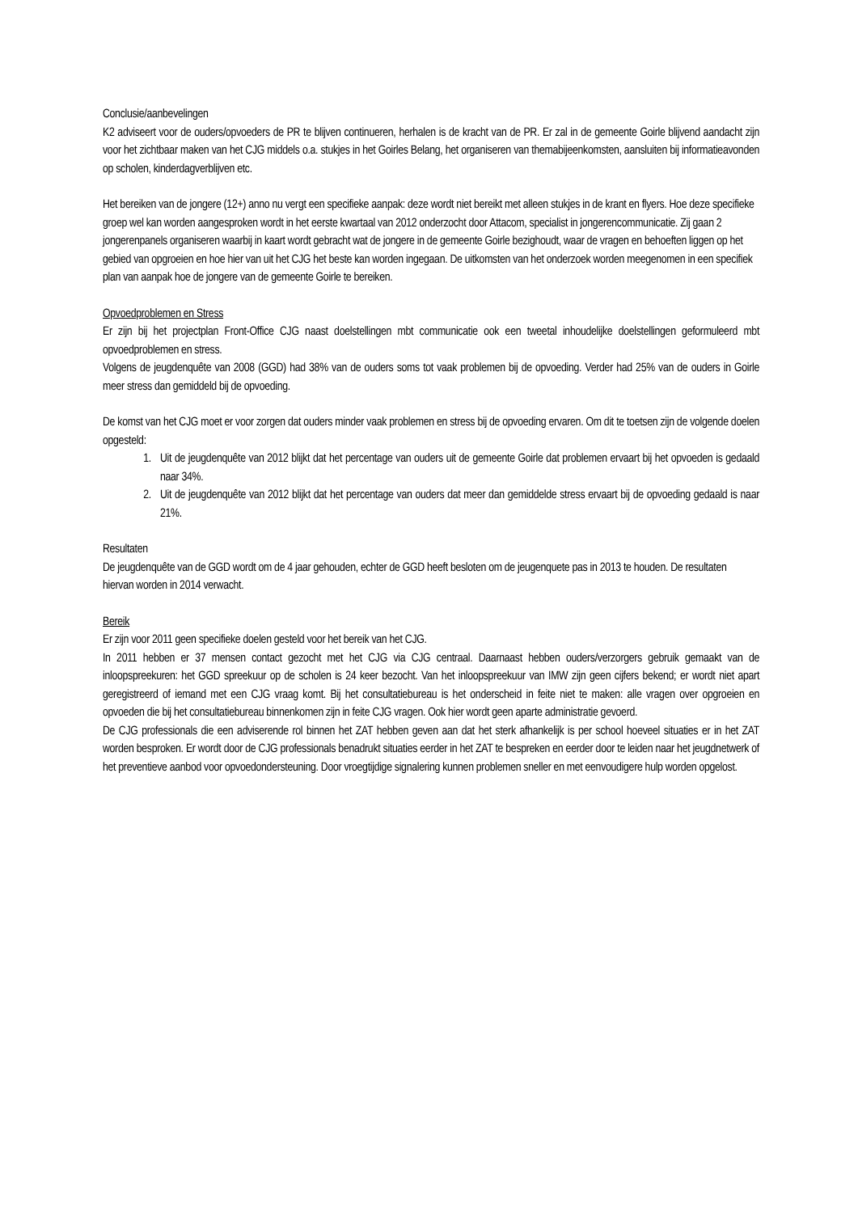Conclusie/aanbevelingen
K2 adviseert voor de ouders/opvoeders de PR te blijven continueren, herhalen is de kracht van de PR. Er zal in de gemeente Goirle blijvend aandacht zijn voor het zichtbaar maken van het CJG middels o.a. stukjes in het Goirles Belang, het organiseren van themabijeenkomsten, aansluiten bij informatieavonden op scholen, kinderdagverblijven etc.
Het bereiken van de jongere (12+) anno nu vergt een specifieke aanpak: deze wordt niet bereikt met alleen stukjes in de krant en flyers. Hoe deze specifieke groep wel kan worden aangesproken wordt in het eerste kwartaal van 2012 onderzocht door Attacom, specialist in jongerencommunicatie. Zij gaan 2 jongerenpanels organiseren waarbij in kaart wordt gebracht wat de jongere in de gemeente Goirle bezighoudt, waar de vragen en behoeften liggen op het gebied van opgroeien en hoe hier van uit het CJG het beste kan worden ingegaan. De uitkomsten van het onderzoek worden meegenomen in een specifiek plan van aanpak hoe de jongere van de gemeente Goirle te bereiken.
Opvoedproblemen en Stress
Er zijn bij het projectplan Front-Office CJG naast doelstellingen mbt communicatie ook een tweetal inhoudelijke doelstellingen geformuleerd mbt opvoedproblemen en stress.
Volgens de jeugdenquête van 2008 (GGD) had 38% van de ouders soms tot vaak problemen bij de opvoeding. Verder had 25% van de ouders in Goirle meer stress dan gemiddeld bij de opvoeding.
De komst van het CJG moet er voor zorgen dat ouders minder vaak problemen en stress bij de opvoeding ervaren. Om dit te toetsen zijn de volgende doelen opgesteld:
1. Uit de jeugdenquête van 2012 blijkt dat het percentage van ouders uit de gemeente Goirle dat problemen ervaart bij het opvoeden is gedaald naar 34%.
2. Uit de jeugdenquête van 2012 blijkt dat het percentage van ouders dat meer dan gemiddelde stress ervaart bij de opvoeding gedaald is naar 21%.
Resultaten
De jeugdenquête van de GGD wordt om de 4 jaar gehouden, echter de GGD heeft besloten om de jeugenquete pas in 2013 te houden. De resultaten hiervan worden in 2014 verwacht.
Bereik
Er zijn voor 2011 geen specifieke doelen gesteld voor het bereik van het CJG.
In 2011 hebben er 37 mensen contact gezocht met het CJG via CJG centraal. Daarnaast hebben ouders/verzorgers gebruik gemaakt van de inloopspreekuren: het GGD spreekuur op de scholen is 24 keer bezocht. Van het inloopspreekuur van IMW zijn geen cijfers bekend; er wordt niet apart geregistreerd of iemand met een CJG vraag komt. Bij het consultatiebureau is het onderscheid in feite niet te maken: alle vragen over opgroeien en opvoeden die bij het consultatiebureau binnenkomen zijn in feite CJG vragen. Ook hier wordt geen aparte administratie gevoerd.
De CJG professionals die een adviserende rol binnen het ZAT hebben geven aan dat het sterk afhankelijk is per school hoeveel situaties er in het ZAT worden besproken. Er wordt door de CJG professionals benadrukt situaties eerder in het ZAT te bespreken en eerder door te leiden naar het jeugdnetwerk of het preventieve aanbod voor opvoedondersteuning. Door vroegtijdige signalering kunnen problemen sneller en met eenvoudigere hulp worden opgelost.